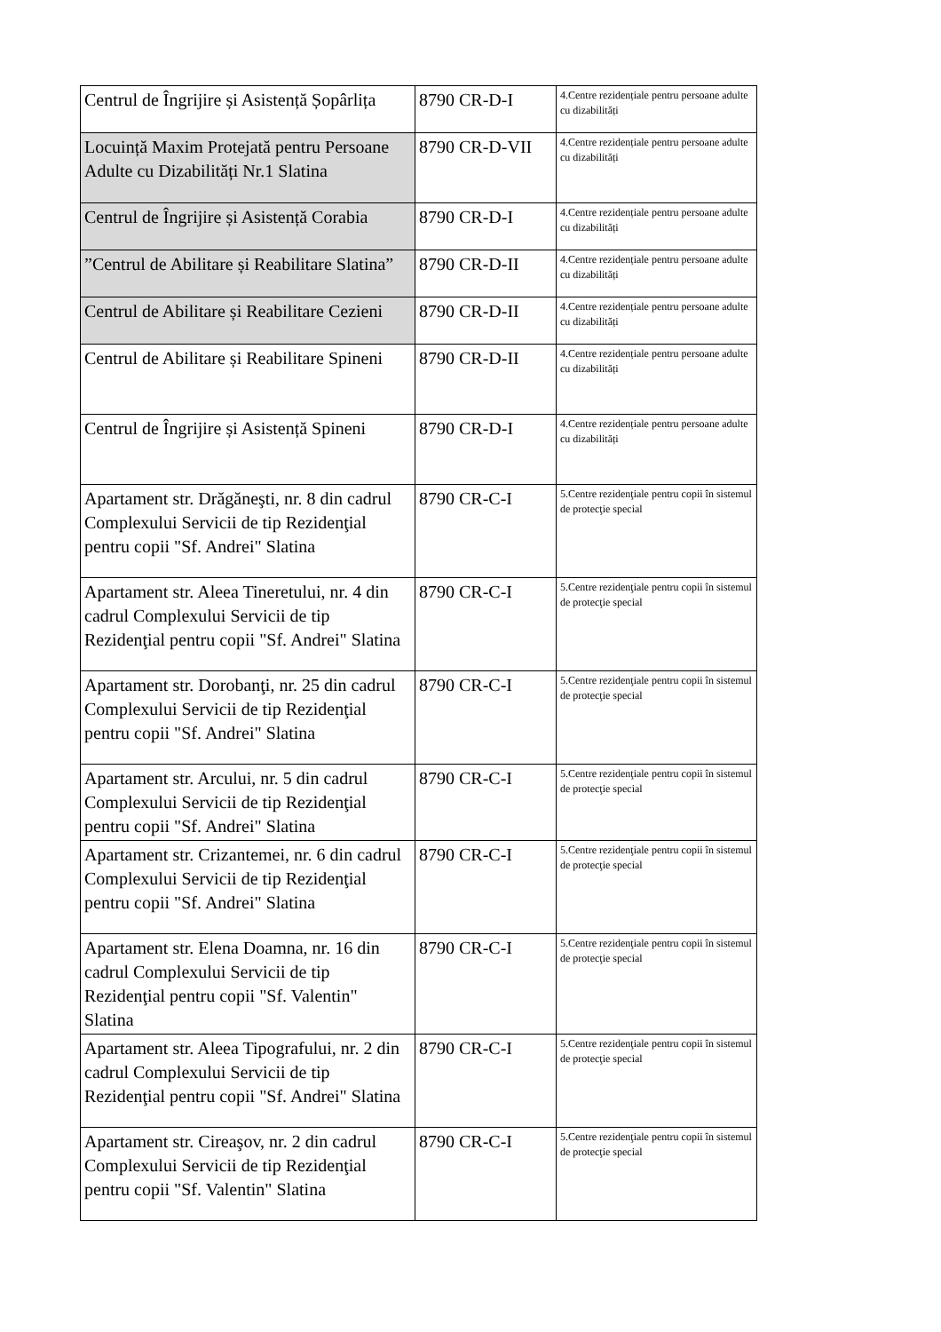| Centrul de Îngrijire și Asistență Șopârlița | 8790 CR-D-I | 4.Centre rezidențiale pentru persoane adulte cu dizabilități |
| Locuință Maxim Protejată pentru Persoane Adulte cu Dizabilități Nr.1 Slatina | 8790 CR-D-VII | 4.Centre rezidențiale pentru persoane adulte cu dizabilități |
| Centrul de Îngrijire și Asistență Corabia | 8790 CR-D-I | 4.Centre rezidențiale pentru persoane adulte cu dizabilități |
| ”Centrul de Abilitare și Reabilitare Slatina” | 8790 CR-D-II | 4.Centre rezidențiale pentru persoane adulte cu dizabilități |
| Centrul de Abilitare și Reabilitare Cezieni | 8790 CR-D-II | 4.Centre rezidențiale pentru persoane adulte cu dizabilități |
| Centrul de Abilitare și Reabilitare Spineni | 8790 CR-D-II | 4.Centre rezidențiale pentru persoane adulte cu dizabilități |
| Centrul de Îngrijire și Asistență Spineni | 8790 CR-D-I | 4.Centre rezidențiale pentru persoane adulte cu dizabilități |
| Apartament str. Drăgăneşti, nr. 8 din cadrul Complexului Servicii de tip Rezidenţial pentru copii "Sf. Andrei" Slatina | 8790 CR-C-I | 5.Centre rezidenţiale pentru copii în sistemul de protecţie special |
| Apartament str. Aleea Tineretului, nr. 4 din cadrul Complexului Servicii de tip Rezidenţial pentru copii "Sf. Andrei" Slatina | 8790 CR-C-I | 5.Centre rezidenţiale pentru copii în sistemul de protecţie special |
| Apartament str. Dorobanţi, nr. 25 din cadrul Complexului Servicii de tip Rezidenţial pentru copii "Sf. Andrei" Slatina | 8790 CR-C-I | 5.Centre rezidenţiale pentru copii în sistemul de protecţie special |
| Apartament str. Arcului, nr. 5 din cadrul Complexului Servicii de tip Rezidenţial pentru copii "Sf. Andrei" Slatina | 8790 CR-C-I | 5.Centre rezidenţiale pentru copii în sistemul de protecţie special |
| Apartament str. Crizantemei, nr. 6 din cadrul Complexului Servicii de tip Rezidenţial pentru copii "Sf. Andrei" Slatina | 8790 CR-C-I | 5.Centre rezidenţiale pentru copii în sistemul de protecţie special |
| Apartament str. Elena Doamna, nr. 16 din cadrul Complexului Servicii de tip Rezidenţial pentru copii "Sf. Valentin" Slatina | 8790 CR-C-I | 5.Centre rezidenţiale pentru copii în sistemul de protecţie special |
| Apartament str. Aleea Tipografului, nr. 2 din cadrul Complexului Servicii de tip Rezidenţial pentru copii "Sf. Andrei" Slatina | 8790 CR-C-I | 5.Centre rezidenţiale pentru copii în sistemul de protecţie special |
| Apartament str. Cireaşov, nr. 2 din cadrul Complexului Servicii de tip Rezidenţial pentru copii "Sf. Valentin" Slatina | 8790 CR-C-I | 5.Centre rezidenţiale pentru copii în sistemul de protecţie special |